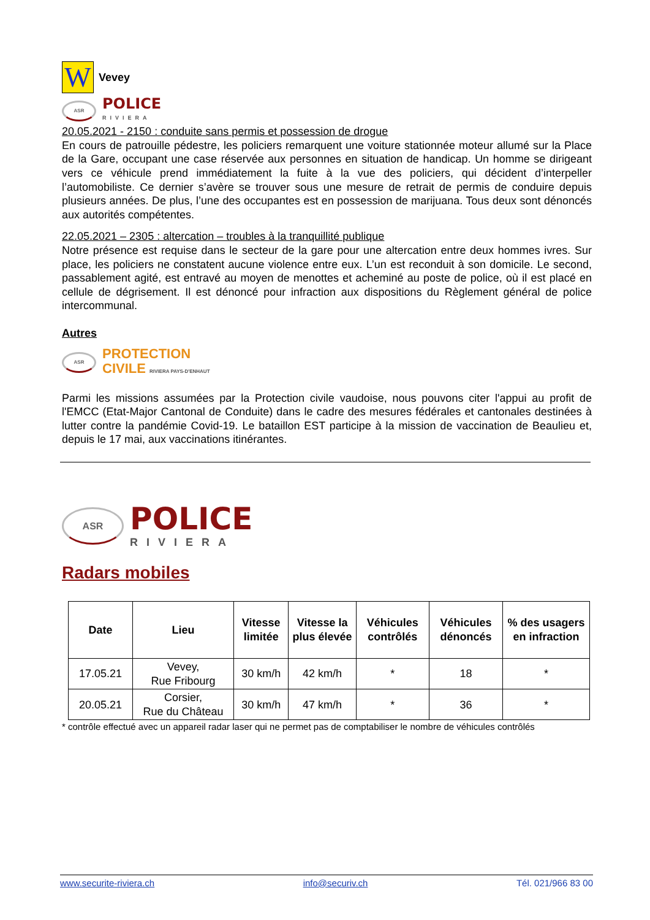W
Vevey
ASR
POLICE
RIVIERA
20.05.2021 - 2150 : conduite sans permis et possession de drogue
En cours de patrouille pédestre, les policiers remarquent une voiture stationnée moteur allumé sur la Place de la Gare, occupant une case réservée aux personnes en situation de handicap. Un homme se dirigeant vers ce véhicule prend immédiatement la fuite à la vue des policiers, qui décident d’interpeller l’automobiliste. Ce dernier s’avère se trouver sous une mesure de retrait de permis de conduire depuis plusieurs années. De plus, l’une des occupantes est en possession de marijuana. Tous deux sont dénoncés aux autorités compétentes.
22.05.2021 – 2305 : altercation – troubles à la tranquillité publique
Notre présence est requise dans le secteur de la gare pour une altercation entre deux hommes ivres. Sur place, les policiers ne constatent aucune violence entre eux. L’un est reconduit à son domicile. Le second, passablement agité, est entravé au moyen de menottes et acheminé au poste de police, où il est placé en cellule de dégrisement. Il est dénoncé pour infraction aux dispositions du Règlement général de police intercommunal.
Autres
ASR
PROTECTION
CIVILE RIVIERA PAYS-D'ENHAUT
Parmi les missions assumées par la Protection civile vaudoise, nous pouvons citer l'appui au profit de l'EMCC (Etat-Major Cantonal de Conduite) dans le cadre des mesures fédérales et cantonales destinées à lutter contre la pandémie Covid-19. Le bataillon EST participe à la mission de vaccination de Beaulieu et, depuis le 17 mai, aux vaccinations itinérantes.
ASR
POLICE
RIVIERA
Radars mobiles
| Date | Lieu | Vitesse limitée | Vitesse la plus élevée | Véhicules contrôlés | Véhicules dénoncés | % des usagers en infraction |
| --- | --- | --- | --- | --- | --- | --- |
| 17.05.21 | Vevey, Rue Fribourg | 30 km/h | 42 km/h | * | 18 | * |
| 20.05.21 | Corsier, Rue du Château | 30 km/h | 47 km/h | * | 36 | * |
* contrôle effectué avec un appareil radar laser qui ne permet pas de comptabiliser le nombre de véhicules contrôlés
www.securite-riviera.ch info@securiv.ch Tél. 021/966 83 00